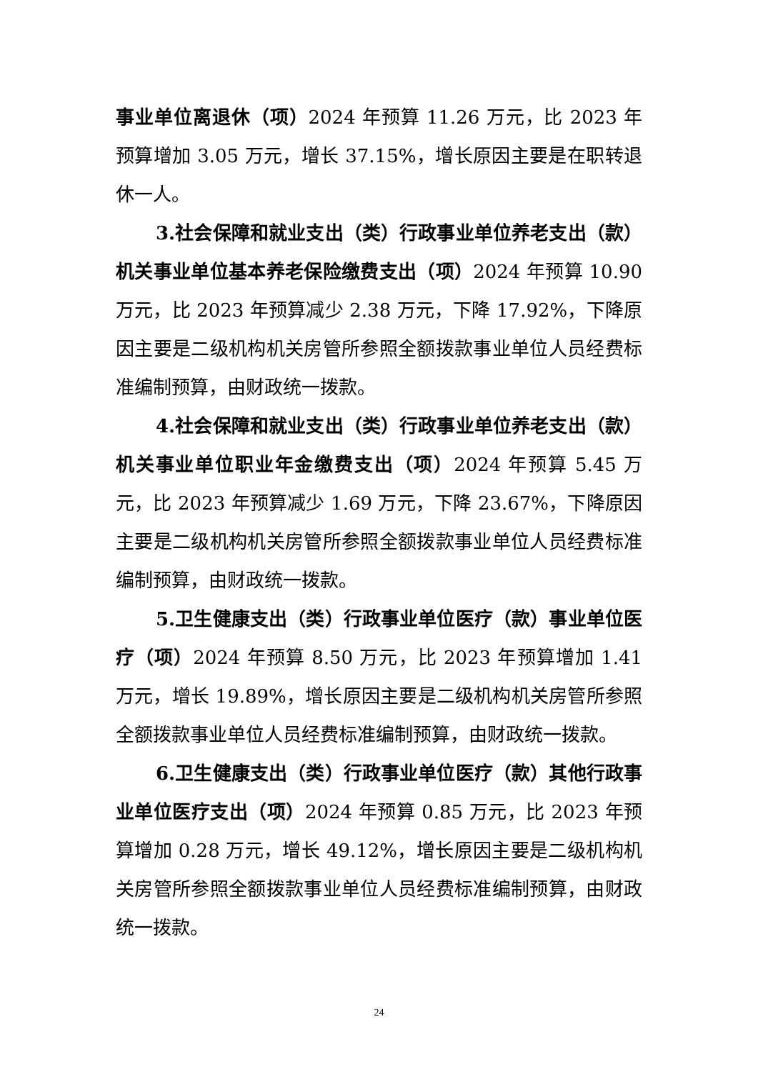事业单位离退休（项）2024 年预算 11.26 万元，比 2023 年预算增加 3.05 万元，增长 37.15%，增长原因主要是在职转退休一人。
3.社会保障和就业支出（类）行政事业单位养老支出（款）机关事业单位基本养老保险缴费支出（项）2024 年预算 10.90 万元，比 2023 年预算减少 2.38 万元，下降 17.92%，下降原因主要是二级机构机关房管所参照全额拨款事业单位人员经费标准编制预算，由财政统一拨款。
4.社会保障和就业支出（类）行政事业单位养老支出（款）机关事业单位职业年金缴费支出（项）2024 年预算 5.45 万元，比 2023 年预算减少 1.69 万元，下降 23.67%，下降原因主要是二级机构机关房管所参照全额拨款事业单位人员经费标准编制预算，由财政统一拨款。
5.卫生健康支出（类）行政事业单位医疗（款）事业单位医疗（项）2024 年预算 8.50 万元，比 2023 年预算增加 1.41 万元，增长 19.89%，增长原因主要是二级机构机关房管所参照全额拨款事业单位人员经费标准编制预算，由财政统一拨款。
6.卫生健康支出（类）行政事业单位医疗（款）其他行政事业单位医疗支出（项）2024 年预算 0.85 万元，比 2023 年预算增加 0.28 万元，增长 49.12%，增长原因主要是二级机构机关房管所参照全额拨款事业单位人员经费标准编制预算，由财政统一拨款。
24